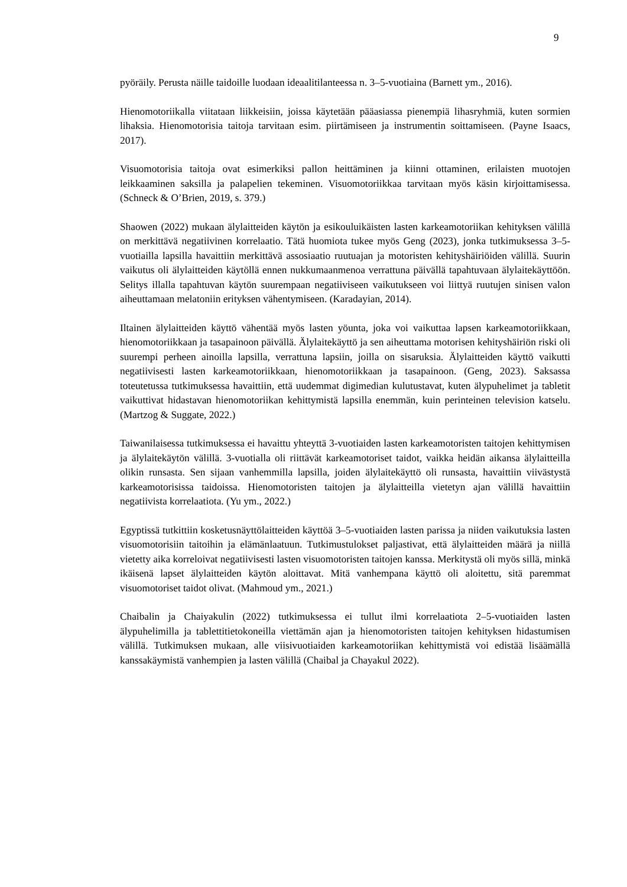9
pyöräily. Perusta näille taidoille luodaan ideaalitilanteessa n. 3–5-vuotiaina (Barnett ym., 2016).
Hienomotoriikalla viitataan liikkeisiin, joissa käytetään pääasiassa pienempiä lihasryhmiä, kuten sormien lihaksia. Hienomotorisia taitoja tarvitaan esim. piirtämiseen ja instrumentin soittamiseen. (Payne Isaacs, 2017).
Visuomotorisia taitoja ovat esimerkiksi pallon heittäminen ja kiinni ottaminen, erilaisten muotojen leikkaaminen saksilla ja palapelien tekeminen. Visuomotoriikkaa tarvitaan myös käsin kirjoittamisessa. (Schneck & O’Brien, 2019, s. 379.)
Shaowen (2022) mukaan älylaitteiden käytön ja esikouluikäisten lasten karkeamotoriikan kehityksen välillä on merkittävä negatiivinen korrelaatio. Tätä huomiota tukee myös Geng (2023), jonka tutkimuksessa 3–5-vuotiailla lapsilla havaittiin merkittävä assosiaatio ruutuajan ja motoristen kehityshäiriöiden välillä. Suurin vaikutus oli älylaitteiden käytöllä ennen nukkumaanmenoa verrattuna päivällä tapahtuvaan älylaitekäyttöön. Selitys illalla tapahtuvan käytön suurempaan negatiiviseen vaikutukseen voi liittyä ruutujen sinisen valon aiheuttamaan melatoniin erityksen vähentymiseen. (Karadayian, 2014).
Iltainen älylaitteiden käyttö vähentää myös lasten yöunta, joka voi vaikuttaa lapsen karkeamotoriikkaan, hienomotoriikkaan ja tasapainoon päivällä. Älylaitekäyttö ja sen aiheuttama motorisen kehityshäiriön riski oli suurempi perheen ainoilla lapsilla, verrattuna lapsiin, joilla on sisaruksia. Älylaitteiden käyttö vaikutti negatiivisesti lasten karkeamotoriikkaan, hienomotoriikkaan ja tasapainoon. (Geng, 2023). Saksassa toteutetussa tutkimuksessa havaittiin, että uudemmat digimedian kulutustavat, kuten älypuhelimet ja tabletit vaikuttivat hidastavan hienomotoriikan kehittymistä lapsilla enemmän, kuin perinteinen television katselu. (Martzog & Suggate, 2022.)
Taiwanilaisessa tutkimuksessa ei havaittu yhteyttä 3-vuotiaiden lasten karkeamotoristen taitojen kehittymisen ja älylaitekäytön välillä. 3-vuotialla oli riittävät karkeamotoriset taidot, vaikka heidän aikansa älylaitteilla olikin runsasta. Sen sijaan vanhemmilla lapsilla, joiden älylaitekäyttö oli runsasta, havaittiin viivästystä karkeamotorisissa taidoissa. Hienomotoristen taitojen ja älylaitteilla vietetyn ajan välillä havaittiin negatiivista korrelaatiota. (Yu ym., 2022.)
Egyptissä tutkittiin kosketusnäyttölaitteiden käyttöä 3–5-vuotiaiden lasten parissa ja niiden vaikutuksia lasten visuomotorisiin taitoihin ja elämänlaatuun. Tutkimustulokset paljastivat, että älylaitteiden määrä ja niillä vietetty aika korreloivat negatiivisesti lasten visuomotoristen taitojen kanssa. Merkitystä oli myös sillä, minkä ikäisenä lapset älylaitteiden käytön aloittavat. Mitä vanhempana käyttö oli aloitettu, sitä paremmat visuomotoriset taidot olivat. (Mahmoud ym., 2021.)
Chaibalin ja Chaiyakulin (2022) tutkimuksessa ei tullut ilmi korrelaatiota 2–5-vuotiaiden lasten älypuhelimilla ja tablettitietokoneilla viettämän ajan ja hienomotoristen taitojen kehityksen hidastumisen välillä. Tutkimuksen mukaan, alle viisivuotiaiden karkeamotoriikan kehittymistä voi edistää lisäämällä kanssakäymistä vanhempien ja lasten välillä (Chaibal ja Chayakul 2022).